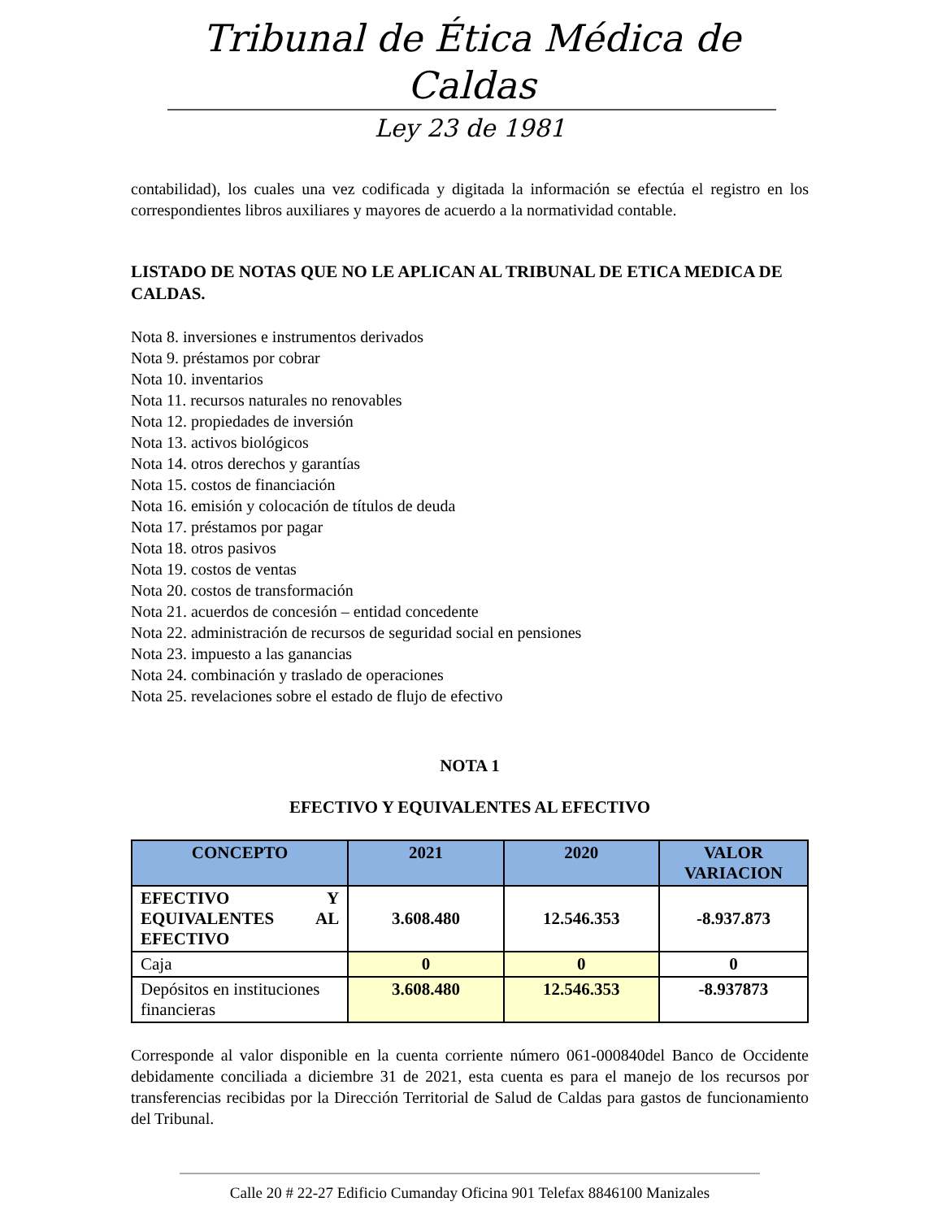Tribunal de Ética Médica de Caldas
Ley 23 de 1981
contabilidad), los cuales una vez codificada y digitada la información se efectúa el registro en los correspondientes libros auxiliares y mayores de acuerdo a la normatividad contable.
LISTADO DE NOTAS QUE NO LE APLICAN AL TRIBUNAL DE ETICA MEDICA DE CALDAS.
Nota 8. inversiones e instrumentos derivados
Nota 9. préstamos por cobrar
Nota 10. inventarios
Nota 11. recursos naturales no renovables
Nota 12. propiedades de inversión
Nota 13. activos biológicos
Nota 14. otros derechos y garantías
Nota 15. costos de financiación
Nota 16. emisión y colocación de títulos de deuda
Nota 17. préstamos por pagar
Nota 18. otros pasivos
Nota 19. costos de ventas
Nota 20. costos de transformación
Nota 21. acuerdos de concesión – entidad concedente
Nota 22. administración de recursos de seguridad social en pensiones
Nota 23. impuesto a las ganancias
Nota 24. combinación y traslado de operaciones
Nota 25. revelaciones sobre el estado de flujo de efectivo
NOTA 1
EFECTIVO Y EQUIVALENTES AL EFECTIVO
| CONCEPTO | 2021 | 2020 | VALOR VARIACION |
| --- | --- | --- | --- |
| EFECTIVO Y EQUIVALENTES AL EFECTIVO | 3.608.480 | 12.546.353 | -8.937.873 |
| Caja | 0 | 0 | 0 |
| Depósitos en instituciones financieras | 3.608.480 | 12.546.353 | -8.937873 |
Corresponde al valor disponible en la cuenta corriente número 061-000840del Banco de Occidente debidamente conciliada a diciembre 31 de 2021, esta cuenta es para el manejo de los recursos por transferencias recibidas por la Dirección Territorial de Salud de Caldas para gastos de funcionamiento del Tribunal.
Calle 20 # 22-27 Edificio Cumanday Oficina 901 Telefax 8846100 Manizales